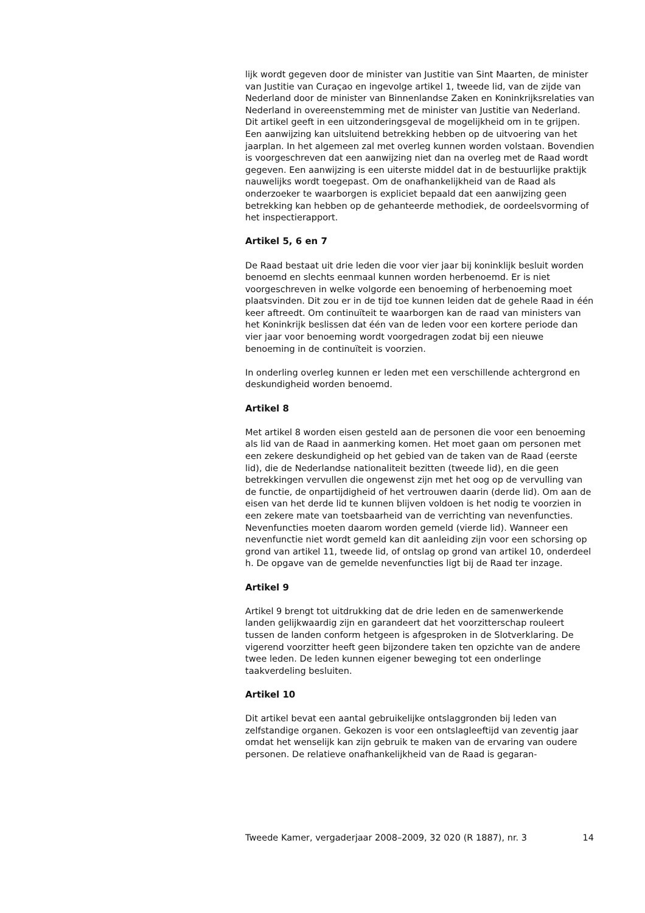lijk wordt gegeven door de minister van Justitie van Sint Maarten, de minister van Justitie van Curaçao en ingevolge artikel 1, tweede lid, van de zijde van Nederland door de minister van Binnenlandse Zaken en Koninkrijksrelaties van Nederland in overeenstemming met de minister van Justitie van Nederland. Dit artikel geeft in een uitzonderingsgeval de mogelijkheid om in te grijpen. Een aanwijzing kan uitsluitend betrekking hebben op de uitvoering van het jaarplan. In het algemeen zal met overleg kunnen worden volstaan. Bovendien is voorgeschreven dat een aanwijzing niet dan na overleg met de Raad wordt gegeven. Een aanwijzing is een uiterste middel dat in de bestuurlijke praktijk nauwelijks wordt toegepast. Om de onafhankelijkheid van de Raad als onderzoeker te waarborgen is expliciet bepaald dat een aanwijzing geen betrekking kan hebben op de gehanteerde methodiek, de oordeelsvorming of het inspectierapport.
Artikel 5, 6 en 7
De Raad bestaat uit drie leden die voor vier jaar bij koninklijk besluit worden benoemd en slechts eenmaal kunnen worden herbenoemd. Er is niet voorgeschreven in welke volgorde een benoeming of herbenoeming moet plaatsvinden. Dit zou er in de tijd toe kunnen leiden dat de gehele Raad in één keer aftreedt. Om continuïteit te waarborgen kan de raad van ministers van het Koninkrijk beslissen dat één van de leden voor een kortere periode dan vier jaar voor benoeming wordt voorgedragen zodat bij een nieuwe benoeming in de continuïteit is voorzien.
In onderling overleg kunnen er leden met een verschillende achtergrond en deskundigheid worden benoemd.
Artikel 8
Met artikel 8 worden eisen gesteld aan de personen die voor een benoeming als lid van de Raad in aanmerking komen. Het moet gaan om personen met een zekere deskundigheid op het gebied van de taken van de Raad (eerste lid), die de Nederlandse nationaliteit bezitten (tweede lid), en die geen betrekkingen vervullen die ongewenst zijn met het oog op de vervulling van de functie, de onpartijdigheid of het vertrouwen daarin (derde lid). Om aan de eisen van het derde lid te kunnen blijven voldoen is het nodig te voorzien in een zekere mate van toetsbaarheid van de verrichting van nevenfuncties. Nevenfuncties moeten daarom worden gemeld (vierde lid). Wanneer een nevenfunctie niet wordt gemeld kan dit aanleiding zijn voor een schorsing op grond van artikel 11, tweede lid, of ontslag op grond van artikel 10, onderdeel h. De opgave van de gemelde nevenfuncties ligt bij de Raad ter inzage.
Artikel 9
Artikel 9 brengt tot uitdrukking dat de drie leden en de samenwerkende landen gelijkwaardig zijn en garandeert dat het voorzitterschap rouleert tussen de landen conform hetgeen is afgesproken in de Slotverklaring. De vigerend voorzitter heeft geen bijzondere taken ten opzichte van de andere twee leden. De leden kunnen eigener beweging tot een onderlinge taakverdeling besluiten.
Artikel 10
Dit artikel bevat een aantal gebruikelijke ontslaggronden bij leden van zelfstandige organen. Gekozen is voor een ontslagleeftijd van zeventig jaar omdat het wenselijk kan zijn gebruik te maken van de ervaring van oudere personen. De relatieve onafhankelijkheid van de Raad is gegaran-
Tweede Kamer, vergaderjaar 2008–2009, 32 020 (R 1887), nr. 3 14